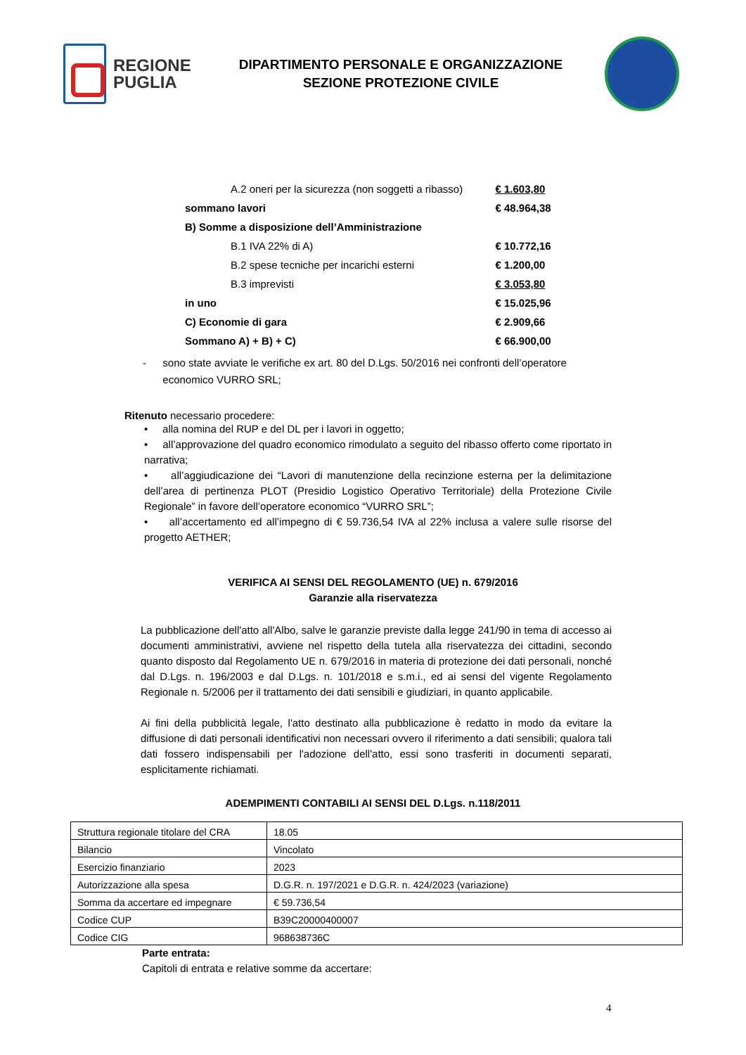REGIONE
PUGLIA
DIPARTIMENTO PERSONALE E ORGANIZZAZIONE
SEZIONE PROTEZIONE CIVILE
| A.2 oneri per la sicurezza (non soggetti a ribasso) | | € 1.603,80 |
| | sommano lavori | € 48.964,38 |
| B) Somme a disposizione dell’Amministrazione | | |
| B.1 IVA 22% di A) | | € 10.772,16 |
| B.2 spese tecniche per incarichi esterni | | € 1.200,00 |
| B.3 imprevisti | | € 3.053,80 |
| | in uno | € 15.025,96 |
| C) Economie di gara | | € 2.909,66 |
| | Sommano A) + B) + C) | € 66.900,00 |
- sono state avviate le verifiche ex art. 80 del D.Lgs. 50/2016 nei confronti dell’operatore economico VURRO SRL;
Ritenuto necessario procedere:
• alla nomina del RUP e del DL per i lavori in oggetto;
• all’approvazione del quadro economico rimodulato a seguito del ribasso offerto come riportato in narrativa;
• all’aggiudicazione dei “Lavori di manutenzione della recinzione esterna per la delimitazione dell’area di pertinenza PLOT (Presidio Logistico Operativo Territoriale) della Protezione Civile Regionale” in favore dell’operatore economico “VURRO SRL”;
• all’accertamento ed all’impegno di € 59.736,54 IVA al 22% inclusa a valere sulle risorse del progetto AETHER;
VERIFICA AI SENSI DEL REGOLAMENTO (UE) n. 679/2016
Garanzie alla riservatezza
La pubblicazione dell'atto all'Albo, salve le garanzie previste dalla legge 241/90 in tema di accesso ai documenti amministrativi, avviene nel rispetto della tutela alla riservatezza dei cittadini, secondo quanto disposto dal Regolamento UE n. 679/2016 in materia di protezione dei dati personali, nonché dal D.Lgs. n. 196/2003 e dal D.Lgs. n. 101/2018 e s.m.i., ed ai sensi del vigente Regolamento Regionale n. 5/2006 per il trattamento dei dati sensibili e giudiziari, in quanto applicabile.
Ai fini della pubblicità legale, l'atto destinato alla pubblicazione è redatto in modo da evitare la diffusione di dati personali identificativi non necessari ovvero il riferimento a dati sensibili; qualora tali dati fossero indispensabili per l'adozione dell'atto, essi sono trasferiti in documenti separati, esplicitamente richiamati.
ADEMPIMENTI CONTABILI AI SENSI DEL D.Lgs. n.118/2011
| Struttura regionale titolare del CRA | 18.05 |
| Bilancio | Vincolato |
| Esercizio finanziario | 2023 |
| Autorizzazione alla spesa | D.G.R. n. 197/2021 e D.G.R. n. 424/2023 (variazione) |
| Somma da accertare ed impegnare | € 59.736,54 |
| Codice CUP | B39C20000400007 |
| Codice CIG | 968638736C |
Parte entrata:
Capitoli di entrata e relative somme da accertare:
4